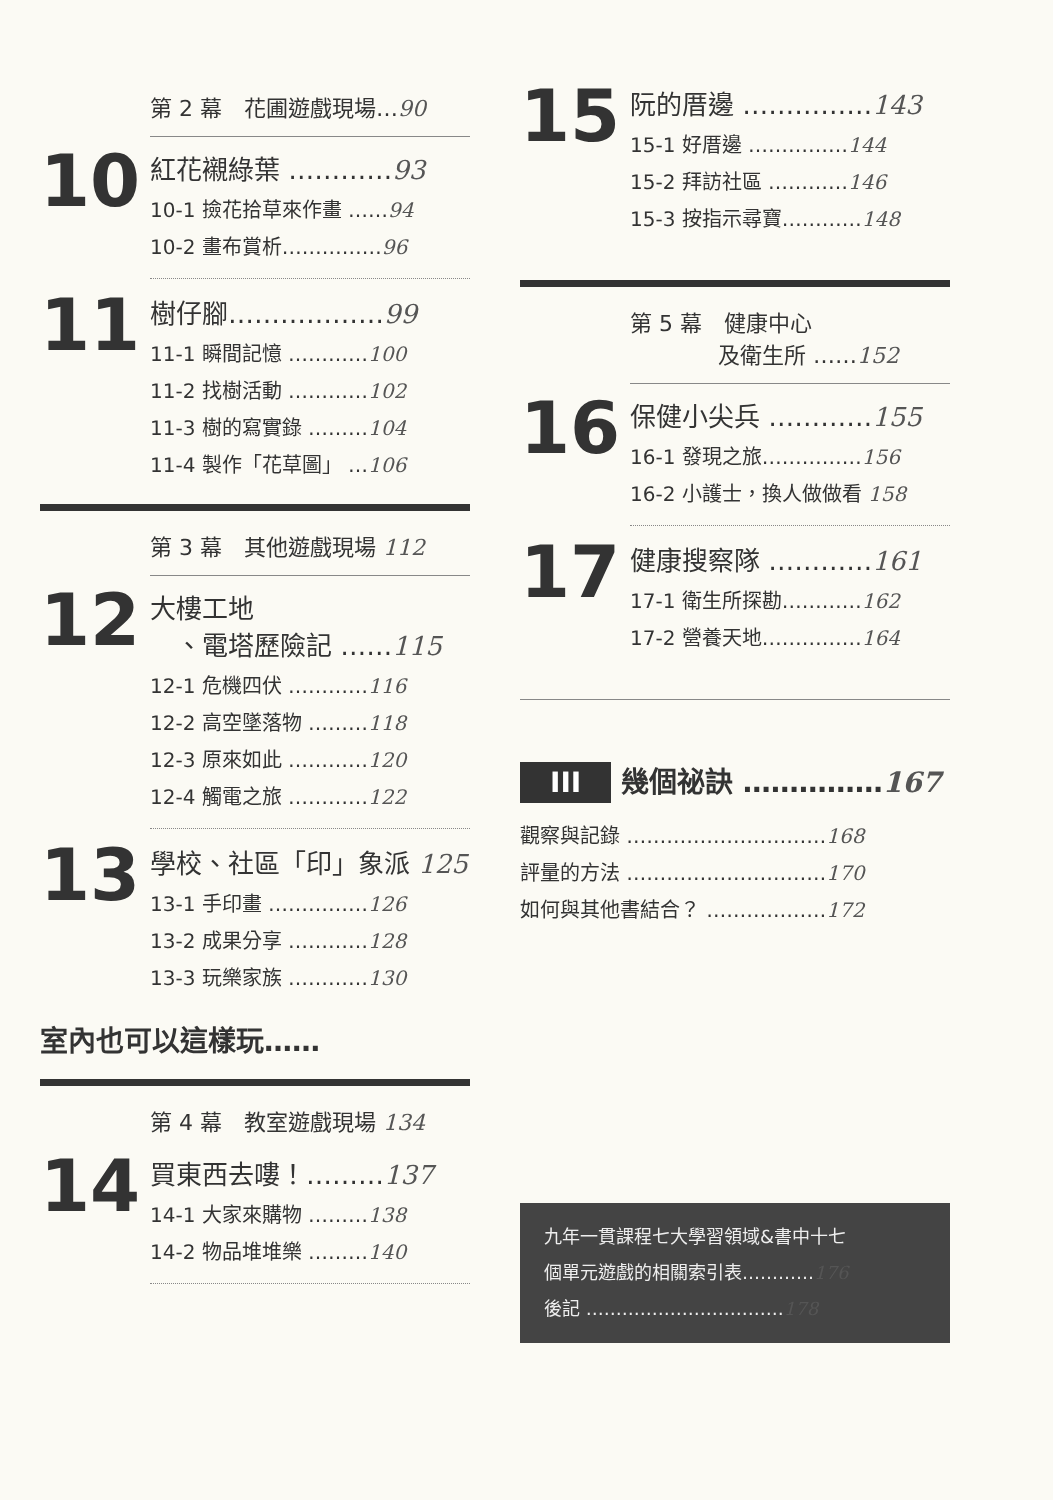第 2 幕　花圃遊戲現場…90
10
紅花襯綠葉 …………93
10-1 撿花拾草來作畫 ……94
10-2 畫布賞析……………96
11
樹仔腳………………99
11-1 瞬間記憶 …………100
11-2 找樹活動 …………102
11-3 樹的寫實錄 ………104
11-4 製作「花草圖」 …106
第 3 幕　其他遊戲現場 112
12
大樓工地
　、電塔歷險記 ……115
12-1 危機四伏 …………116
12-2 高空墜落物 ………118
12-3 原來如此 …………120
12-4 觸電之旅 …………122
13
學校、社區「印」象派 125
13-1 手印畫 ……………126
13-2 成果分享 …………128
13-3 玩樂家族 …………130
室內也可以這樣玩……
第 4 幕　教室遊戲現場 134
14
買東西去嘍！………137
14-1 大家來購物 ………138
14-2 物品堆堆樂 ………140
15
阮的厝邊 ……………143
15-1 好厝邊 ……………144
15-2 拜訪社區 …………146
15-3 按指示尋寶…………148
第 5 幕　健康中心
　　　　及衛生所 ……152
16
保健小尖兵 …………155
16-1 發現之旅……………156
16-2 小護士，換人做做看 158
17
健康搜察隊 …………161
17-1 衛生所探勘…………162
17-2 營養天地……………164
III 幾個祕訣 ……………167
觀察與記錄 …………………………168
評量的方法 …………………………170
如何與其他書結合？ ………………172
九年一貫課程七大學習領域&書中十七
個單元遊戲的相關索引表…………176
後記 ……………………………178